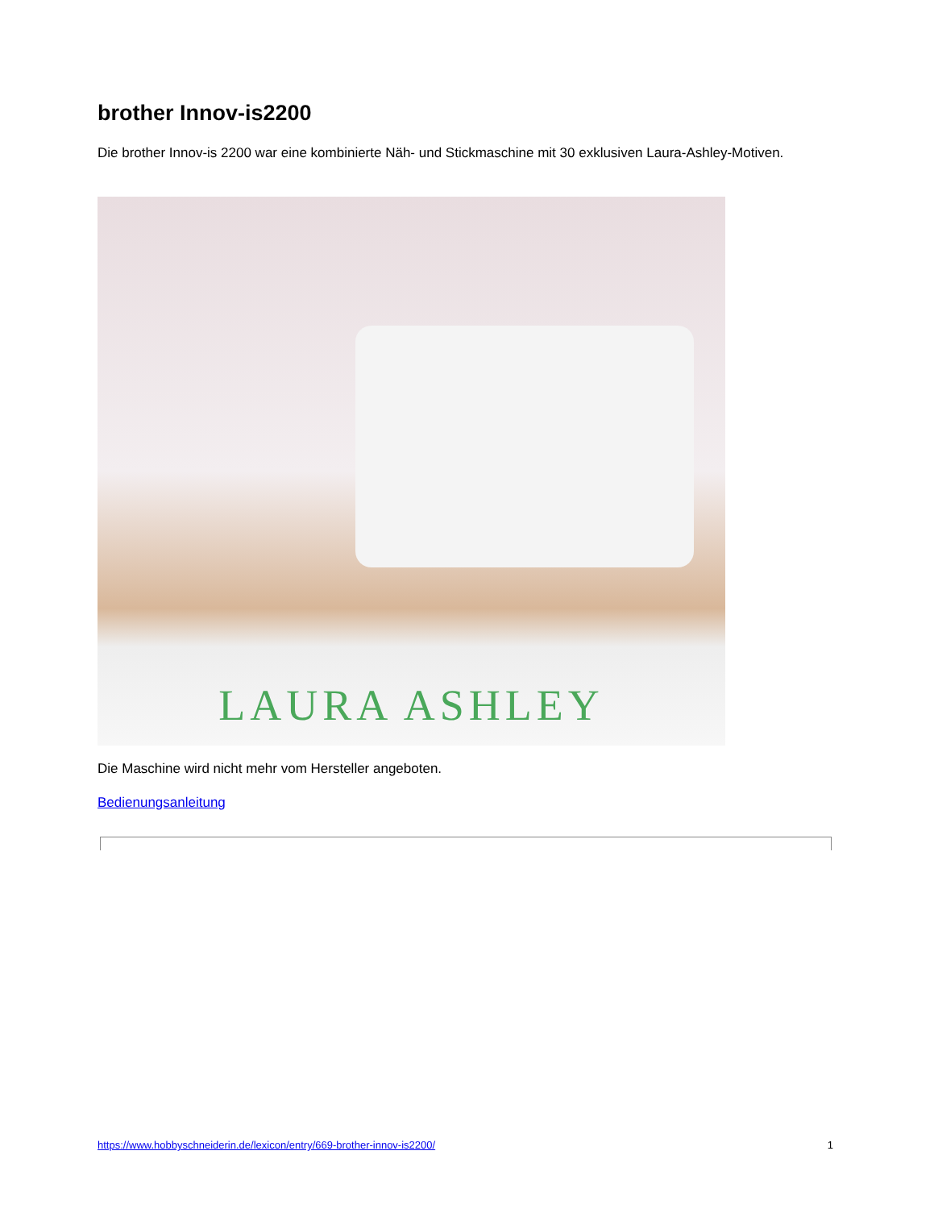brother Innov-is2200
Die brother Innov-is 2200 war eine kombinierte Näh- und Stickmaschine mit 30 exklusiven Laura-Ashley-Motiven.
LAURA ASHLEY
Die Maschine wird nicht mehr vom Hersteller angeboten.
Bedienungsanleitung
https://www.hobbyschneiderin.de/lexicon/entry/669-brother-innov-is2200/ 1